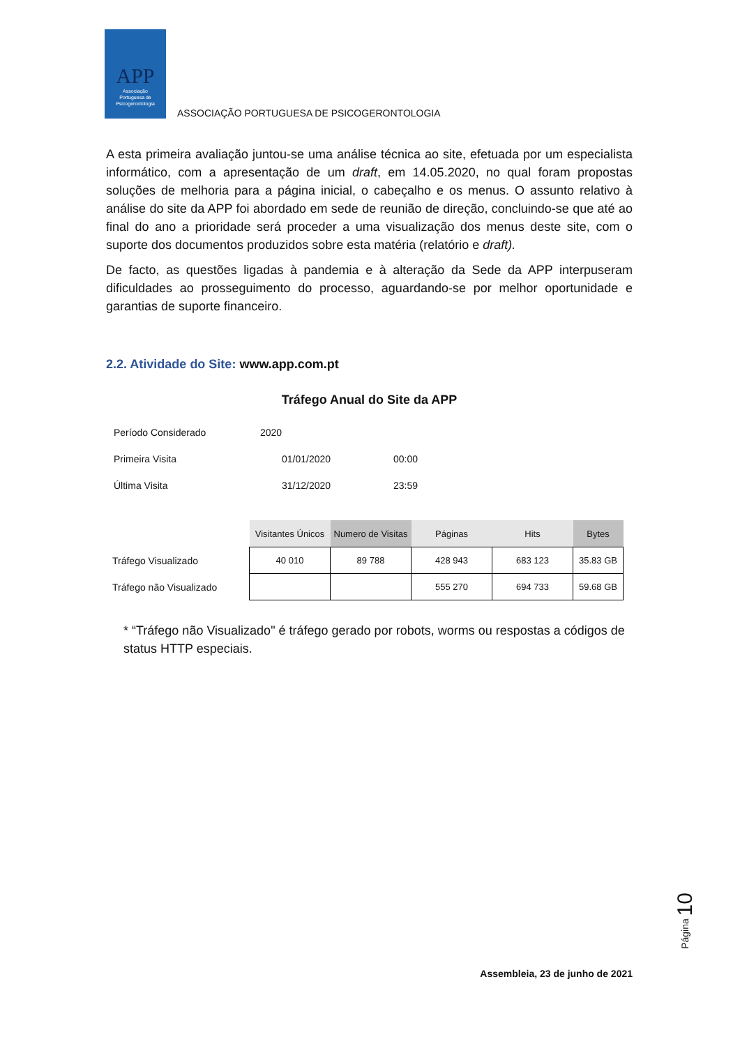APP
Associação
Portuguesa de
Psicogerontologia
ASSOCIAÇÃO PORTUGUESA DE PSICOGERONTOLOGIA
A esta primeira avaliação juntou-se uma análise técnica ao site, efetuada por um especialista informático, com a apresentação de um draft, em 14.05.2020, no qual foram propostas soluções de melhoria para a página inicial, o cabeçalho e os menus. O assunto relativo à análise do site da APP foi abordado em sede de reunião de direção, concluindo-se que até ao final do ano a prioridade será proceder a uma visualização dos menus deste site, com o suporte dos documentos produzidos sobre esta matéria (relatório e draft).
De facto, as questões ligadas à pandemia e à alteração da Sede da APP interpuseram dificuldades ao prosseguimento do processo, aguardando-se por melhor oportunidade e garantias de suporte financeiro.
2.2. Atividade do Site: www.app.com.pt
Tráfego Anual do Site da APP
| Período Considerado | 2020 | |
| Primeira Visita | 01/01/2020 | 00:00 |
| Última Visita | 31/12/2020 | 23:59 |
| | Visitantes Únicos | Numero de Visitas | Páginas | Hits | Bytes |
| Tráfego Visualizado | 40 010 | 89 788 | 428 943 | 683 123 | 35.83 GB |
| Tráfego não Visualizado | | | 555 270 | 694 733 | 59.68 GB |
* “Tráfego não Visualizado" é tráfego gerado por robots, worms ou respostas a códigos de status HTTP especiais.
Página 10
Assembleia, 23 de junho de 2021